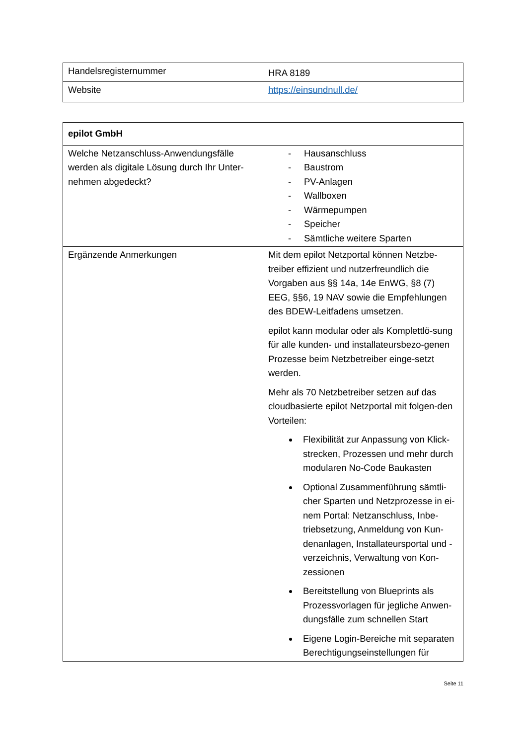| Handelsregisternummer | HRA 8189 |
| Website | https://einsundnull.de/ |
| epilot GmbH | |
| --- | --- |
| Welche Netzanschluss-Anwendungsfälle werden als digitale Lösung durch Ihr Unter-nehmen abgedeckt? | - Hausanschluss - Baustrom - PV-Anlagen - Wallboxen - Wärmepumpen - Speicher - Sämtliche weitere Sparten |
| Ergänzende Anmerkungen | Mit dem epilot Netzportal können Netzbe-treiber effizient und nutzerfreundlich die Vorgaben aus §§ 14a, 14e EnWG, §8 (7) EEG, §§6, 19 NAV sowie die Empfehlungen des BDEW-Leitfadens umsetzen. epilot kann modular oder als Komplettlö-sung für alle kunden- und installateursbezo-genen Prozesse beim Netzbetreiber einge-setzt werden. Mehr als 70 Netzbetreiber setzen auf das cloudbasierte epilot Netzportal mit folgen-den Vorteilen: Flexibilität zur Anpassung von Klick-strecken, Prozessen und mehr durch modularen No-Code Baukasten Optional Zusammenführung sämtli-cher Sparten und Netzprozesse in ei-nem Portal: Netzanschluss, Inbe-triebsetzung, Anmeldung von Kun-denanlagen, Installateursportal und -verzeichnis, Verwaltung von Kon-zessionen Bereitstellung von Blueprints als Prozessvorlagen für jegliche Anwen-dungsfälle zum schnellen Start Eigene Login-Bereiche mit separaten Berechtigungseinstellungen für |
Seite 11